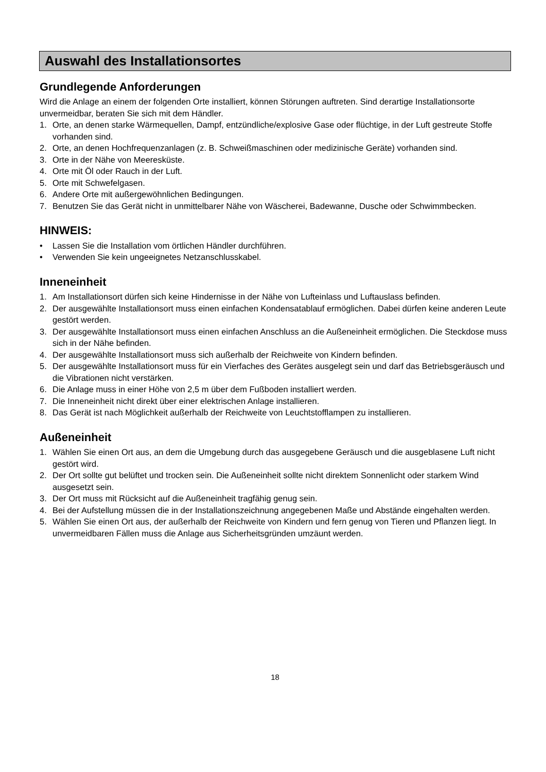Auswahl des Installationsortes
Grundlegende Anforderungen
Wird die Anlage an einem der folgenden Orte installiert, können Störungen auftreten. Sind derartige Installationsorte unvermeidbar, beraten Sie sich mit dem Händler.
1. Orte, an denen starke Wärmequellen, Dampf, entzündliche/explosive Gase oder flüchtige, in der Luft gestreute Stoffe vorhanden sind.
2. Orte, an denen Hochfrequenzanlagen (z. B. Schweißmaschinen oder medizinische Geräte) vorhanden sind.
3. Orte in der Nähe von Meeresküste.
4. Orte mit Öl oder Rauch in der Luft.
5. Orte mit Schwefelgasen.
6. Andere Orte mit außergewöhnlichen Bedingungen.
7. Benutzen Sie das Gerät nicht in unmittelbarer Nähe von Wäscherei, Badewanne, Dusche oder Schwimmbecken.
HINWEIS:
• Lassen Sie die Installation vom örtlichen Händler durchführen.
• Verwenden Sie kein ungeeignetes Netzanschlusskabel.
Inneneinheit
1. Am Installationsort dürfen sich keine Hindernisse in der Nähe von Lufteinlass und Luftauslass befinden.
2. Der ausgewählte Installationsort muss einen einfachen Kondensatablauf ermöglichen. Dabei dürfen keine anderen Leute gestört werden.
3. Der ausgewählte Installationsort muss einen einfachen Anschluss an die Außeneinheit ermöglichen. Die Steckdose muss sich in der Nähe befinden.
4. Der ausgewählte Installationsort muss sich außerhalb der Reichweite von Kindern befinden.
5. Der ausgewählte Installationsort muss für ein Vierfaches des Gerätes ausgelegt sein und darf das Betriebsgeräusch und die Vibrationen nicht verstärken.
6. Die Anlage muss in einer Höhe von 2,5 m über dem Fußboden installiert werden.
7. Die Inneneinheit nicht direkt über einer elektrischen Anlage installieren.
8. Das Gerät ist nach Möglichkeit außerhalb der Reichweite von Leuchtstofflampen zu installieren.
Außeneinheit
1. Wählen Sie einen Ort aus, an dem die Umgebung durch das ausgegebene Geräusch und die ausgeblasene Luft nicht gestört wird.
2. Der Ort sollte gut belüftet und trocken sein. Die Außeneinheit sollte nicht direktem Sonnenlicht oder starkem Wind ausgesetzt sein.
3. Der Ort muss mit Rücksicht auf die Außeneinheit tragfähig genug sein.
4. Bei der Aufstellung müssen die in der Installationszeichnung angegebenen Maße und Abstände eingehalten werden.
5. Wählen Sie einen Ort aus, der außerhalb der Reichweite von Kindern und fern genug von Tieren und Pflanzen liegt. In unvermeidbaren Fällen muss die Anlage aus Sicherheitsgründen umzäunt werden.
18